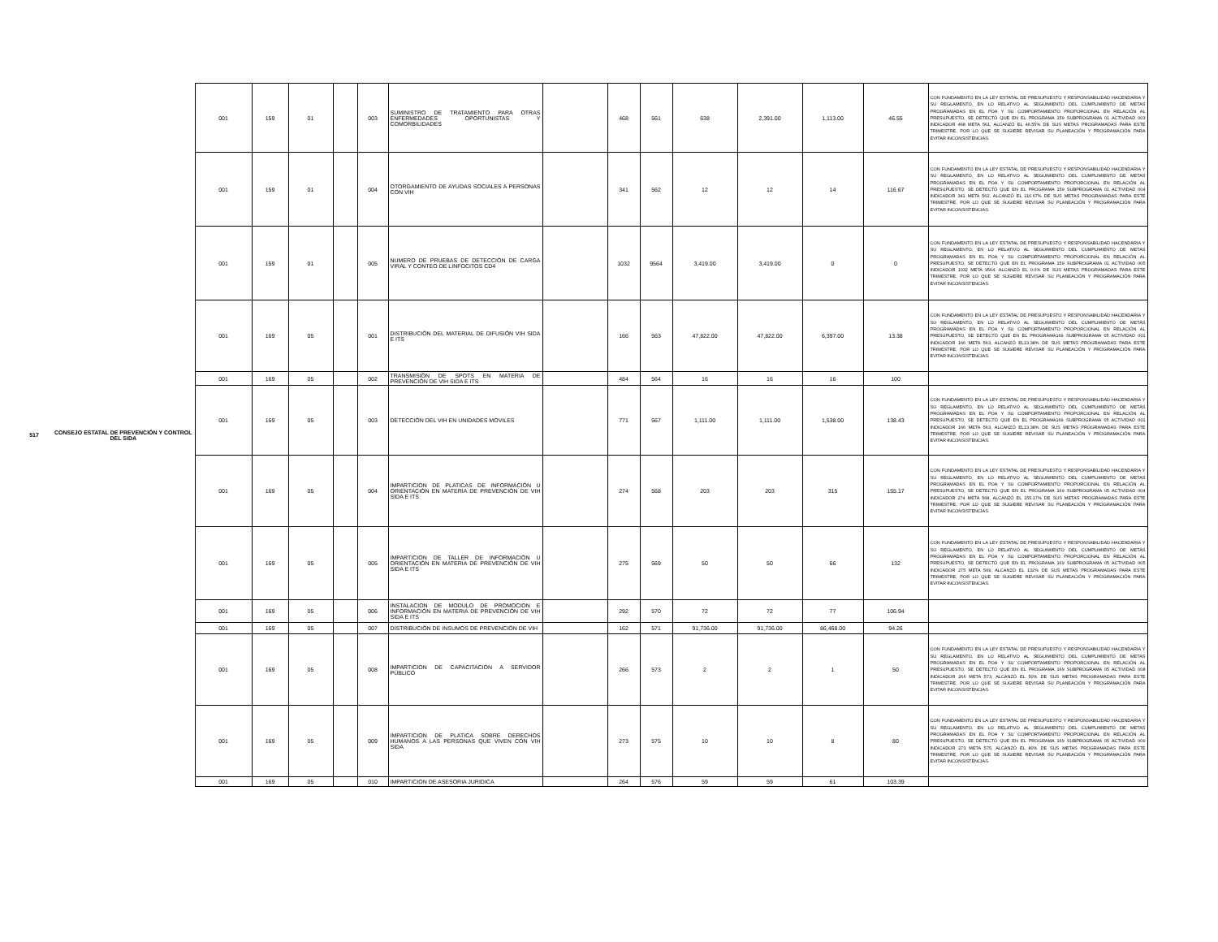| 517 | CONSEJO ESTATAL DE PREVENCIÓN Y CONTROL DEL SIDA | 001 | 159 | 01 | | 003 | SUMINISTRO DE TRATAMIENTO PARA OTRAS ENFERMEDADES OPORTUNISTAS Y COMORBILIDADES | | 468 | 561 | 638 | 2,391.00 | 1,113.00 | 46.55 | CON FUNDAMENTO EN LA LEY ESTATAL DE PRESUPUESTO Y RESPONSABILIDAD HACENDARIA Y SU REGLAMENTO, EN LO RELATIVO AL SEGUIMIENTO DEL CUMPLIMIENTO DE METAS PROGRAMADAS EN EL POA Y SU COMPORTAMIENTO PROPORCIONAL EN RELACIÓN AL PRESUPUESTO, SE DETECTÓ QUE EN EL PROGRAMA 159 SUBPROGRAMA 01 ACTIVIDAD 003 INDICADOR 468 META 561, ALCANZÓ EL 46.55% DE SUS METAS PROGRAMADAS PARA ESTE TRIMESTRE, POR LO QUE SE SUGIERE REVISAR SU PLANEACIÓN Y PROGRAMACIÓN PARA EVITAR INCONSISTENCIAS. |
| | | 001 | 159 | 01 | | 004 | OTORGAMIENTO DE AYUDAS SOCIALES A PERSONAS CON VIH | | 341 | 562 | 12 | 12 | 14 | 116.67 | CON FUNDAMENTO EN LA LEY ESTATAL DE PRESUPUESTO Y RESPONSABILIDAD HACENDARIA Y SU REGLAMENTO, EN LO RELATIVO AL SEGUIMIENTO DEL CUMPLIMIENTO DE METAS PROGRAMADAS EN EL POA Y SU COMPORTAMIENTO PROPORCIONAL EN RELACIÓN AL PRESUPUESTO, SE DETECTÓ QUE EN EL PROGRAMA 159 SUBPROGRAMA 01 ACTIVIDAD 004 INDICADOR 341 META 562, ALCANZÓ EL 116.67% DE SUS METAS PROGRAMADAS PARA ESTE TRIMESTRE, POR LO QUE SE SUGIERE REVISAR SU PLANEACIÓN Y PROGRAMACIÓN PARA EVITAR INCONSISTENCIAS. |
| | | 001 | 159 | 01 | | 005 | NUMERO DE PRUEBAS DE DETECCIÓN DE CARGA VIRAL Y CONTEO DE LINFOCITOS CD4 | | 1032 | 9564 | 3,419.00 | 3,419.00 | 0 | 0 | CON FUNDAMENTO EN LA LEY ESTATAL DE PRESUPUESTO Y RESPONSABILIDAD HACENDARIA Y SU REGLAMENTO, EN LO RELATIVO AL SEGUIMIENTO DEL CUMPLIMIENTO DE METAS PROGRAMADAS EN EL POA Y SU COMPORTAMIENTO PROPORCIONAL EN RELACIÓN AL PRESUPUESTO, SE DETECTÓ QUE EN EL PROGRAMA 159 SUBPROGRAMA 01 ACTIVIDAD 005 INDICADOR 1032 META 9564, ALCANZÓ EL 0.0% DE SUS METAS PROGRAMADAS PARA ESTE TRIMESTRE, POR LO QUE SE SUGIERE REVISAR SU PLANEACIÓN Y PROGRAMACIÓN PARA EVITAR INCONSISTENCIAS. |
| | | 001 | 169 | 05 | | 001 | DISTRIBUCIÓN DEL MATERIAL DE DIFUSIÓN VIH SIDA E ITS | | 166 | 563 | 47,822.00 | 47,822.00 | 6,397.00 | 13.38 | CON FUNDAMENTO EN LA LEY ESTATAL DE PRESUPUESTO Y RESPONSABILIDAD HACENDARIA Y SU REGLAMENTO, EN LO RELATIVO AL SEGUIMIENTO DEL CUMPLIMIENTO DE METAS PROGRAMADAS EN EL POA Y SU COMPORTAMIENTO PROPORCIONAL EN RELACIÓN AL PRESUPUESTO, SE DETECTÓ QUE EN EL PROGRAMA169 SUBPROGRAMA 05 ACTIVIDAD 001 INDICADOR 166 META 563, ALCANZÓ EL13.38% DE SUS METAS PROGRAMADAS PARA ESTE TRIMESTRE, POR LO QUE SE SUGIERE REVISAR SU PLANEACIÓN Y PROGRAMACIÓN PARA EVITAR INCONSISTENCIAS. |
| | | 001 | 169 | 05 | | 002 | TRANSMISIÓN DE SPOTS EN MATERIA DE PREVENCIÓN DE VIH SIDA E ITS | | 484 | 564 | 16 | 16 | 16 | 100 | |
| | | 001 | 169 | 05 | | 003 | DETECCIÓN DEL VIH EN UNIDADES MOVILES | | 771 | 567 | 1,111.00 | 1,111.00 | 1,538.00 | 138.43 | CON FUNDAMENTO EN LA LEY ESTATAL DE PRESUPUESTO Y RESPONSABILIDAD HACENDARIA Y SU REGLAMENTO, EN LO RELATIVO AL SEGUIMIENTO DEL CUMPLIMIENTO DE METAS PROGRAMADAS EN EL POA Y SU COMPORTAMIENTO PROPORCIONAL EN RELACIÓN AL PRESUPUESTO, SE DETECTÓ QUE EN EL PROGRAMA169 SUBPROGRAMA 05 ACTIVIDAD 001 INDICADOR 166 META 563, ALCANZÓ EL13.38% DE SUS METAS PROGRAMADAS PARA ESTE TRIMESTRE, POR LO QUE SE SUGIERE REVISAR SU PLANEACIÓN Y PROGRAMACIÓN PARA EVITAR INCONSISTENCIAS. |
| | | 001 | 169 | 05 | | 004 | IMPARTICION DE PLATICAS DE INFORMACIÓN U ORIENTACIÓN EN MATERIA DE PREVENCIÓN DE VIH SIDA E ITS | | 274 | 568 | 203 | 203 | 315 | 155.17 | CON FUNDAMENTO EN LA LEY ESTATAL DE PRESUPUESTO Y RESPONSABILIDAD HACENDARIA Y SU REGLAMENTO, EN LO RELATIVO AL SEGUIMIENTO DEL CUMPLIMIENTO DE METAS PROGRAMADAS EN EL POA Y SU COMPORTAMIENTO PROPORCIONAL EN RELACIÓN AL PRESUPUESTO, SE DETECTÓ QUE EN EL PROGRAMA 169 SUBPROGRAMA 05 ACTIVIDAD 004 INDICADOR 274 META 568, ALCANZÓ EL 155.17% DE SUS METAS PROGRAMADAS PARA ESTE TRIMESTRE, POR LO QUE SE SUGIERE REVISAR SU PLANEACIÓN Y PROGRAMACIÓN PARA EVITAR INCONSISTENCIAS. |
| | | 001 | 169 | 05 | | 005 | IMPARTICION DE TALLER DE INFORMACIÓN U ORIENTACIÓN EN MATERIA DE PREVENCIÓN DE VIH SIDA E ITS | | 275 | 569 | 50 | 50 | 66 | 132 | CON FUNDAMENTO EN LA LEY ESTATAL DE PRESUPUESTO Y RESPONSABILIDAD HACENDARIA Y SU REGLAMENTO, EN LO RELATIVO AL SEGUIMIENTO DEL CUMPLIMIENTO DE METAS PROGRAMADAS EN EL POA Y SU COMPORTAMIENTO PROPORCIONAL EN RELACIÓN AL PRESUPUESTO, SE DETECTÓ QUE EN EL PROGRAMA 169 SUBPROGRAMA 05 ACTIVIDAD 005 INDICADOR 275 META 569, ALCANZÓ EL 132% DE SUS METAS PROGRAMADAS PARA ESTE TRIMESTRE, POR LO QUE SE SUGIERE REVISAR SU PLANEACIÓN Y PROGRAMACIÓN PARA EVITAR INCONSISTENCIAS. |
| | | 001 | 169 | 05 | | 006 | INSTALACION DE MODULO DE PROMOCION E INFORMACIÓN EN MATERIA DE PREVENCIÓN DE VIH SIDA E ITS | | 292 | 570 | 72 | 72 | 77 | 106.94 | |
| | | 001 | 169 | 05 | | 007 | DISTRIBUCIÓN DE INSUMOS DE PREVENCIÓN DE VIH | | 162 | 571 | 91,736.00 | 91,736.00 | 86,468.00 | 94.26 | |
| | | 001 | 169 | 05 | | 008 | IMPARTICION DE CAPACITACION A SERVIDOR PÚBLICO | | 266 | 573 | 2 | 2 | 1 | 50 | CON FUNDAMENTO EN LA LEY ESTATAL DE PRESUPUESTO Y RESPONSABILIDAD HACENDARIA Y SU REGLAMENTO, EN LO RELATIVO AL SEGUIMIENTO DEL CUMPLIMIENTO DE METAS PROGRAMADAS EN EL POA Y SU COMPORTAMIENTO PROPORCIONAL EN RELACIÓN AL PRESUPUESTO, SE DETECTÓ QUE EN EL PROGRAMA 169 SUBPROGRAMA 05 ACTIVIDAD 008 INDICADOR 266 META 573, ALCANZÓ EL 50% DE SUS METAS PROGRAMADAS PARA ESTE TRIMESTRE, POR LO QUE SE SUGIERE REVISAR SU PLANEACIÓN Y PROGRAMACIÓN PARA EVITAR INCONSISTENCIAS. |
| | | 001 | 169 | 05 | | 009 | IMPARTICION DE PLATICA SOBRE DERECHOS HUMANOS A LAS PERSONAS QUE VIVEN CON VIH SIDA | | 273 | 575 | 10 | 10 | 8 | 80 | CON FUNDAMENTO EN LA LEY ESTATAL DE PRESUPUESTO Y RESPONSABILIDAD HACENDARIA Y SU REGLAMENTO, EN LO RELATIVO AL SEGUIMIENTO DEL CUMPLIMIENTO DE METAS PROGRAMADAS EN EL POA Y SU COMPORTAMIENTO PROPORCIONAL EN RELACIÓN AL PRESUPUESTO, SE DETECTÓ QUE EN EL PROGRAMA 169 SUBPROGRAMA 05 ACTIVIDAD 009 INDICADOR 273 META 575, ALCANZÓ EL 80% DE SUS METAS PROGRAMADAS PARA ESTE TRIMESTRE, POR LO QUE SE SUGIERE REVISAR SU PLANEACIÓN Y PROGRAMACIÓN PARA EVITAR INCONSISTENCIAS. |
| | | 001 | 169 | 05 | | 010 | IMPARTICION DE ASESORIA JURIDICA | | 264 | 576 | 59 | 59 | 61 | 103.39 | |